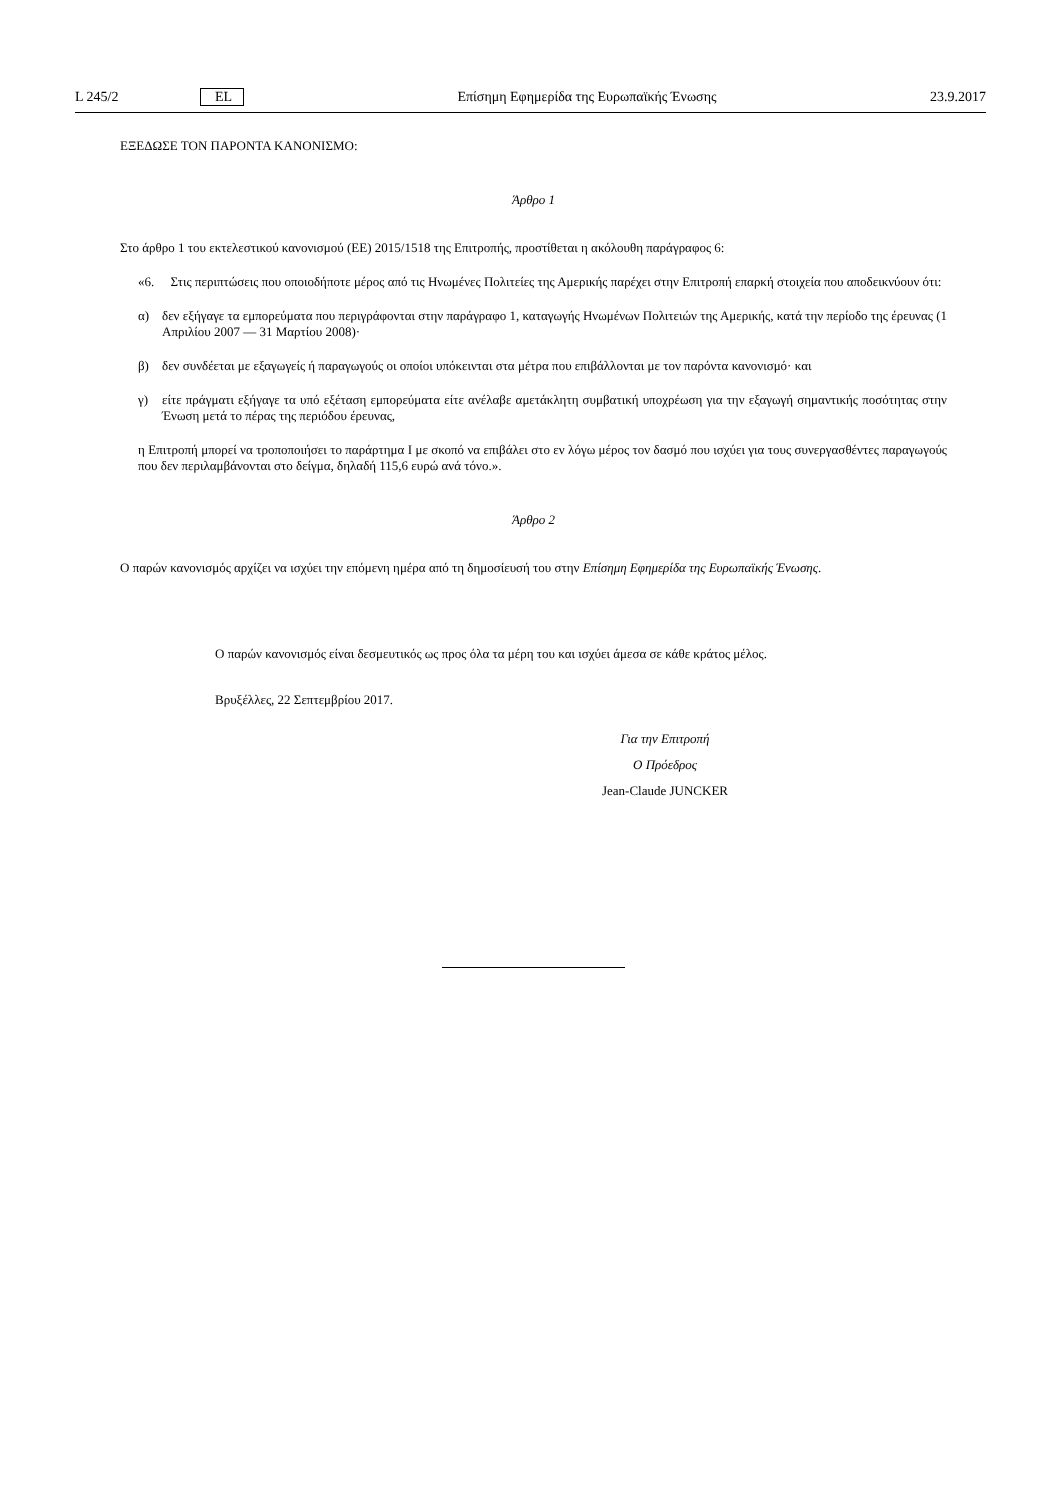L 245/2 EL Επίσημη Εφημερίδα της Ευρωπαϊκής Ένωσης 23.9.2017
ΕΞΕΔΩΣΕ ΤΟΝ ΠΑΡΟΝΤΑ ΚΑΝΟΝΙΣΜΟ:
Άρθρο 1
Στο άρθρο 1 του εκτελεστικού κανονισμού (ΕΕ) 2015/1518 της Επιτροπής, προστίθεται η ακόλουθη παράγραφος 6:
«6. Στις περιπτώσεις που οποιοδήποτε μέρος από τις Ηνωμένες Πολιτείες της Αμερικής παρέχει στην Επιτροπή επαρκή στοιχεία που αποδεικνύουν ότι:
α) δεν εξήγαγε τα εμπορεύματα που περιγράφονται στην παράγραφο 1, καταγωγής Ηνωμένων Πολιτειών της Αμερικής, κατά την περίοδο της έρευνας (1 Απριλίου 2007 — 31 Μαρτίου 2008)·
β) δεν συνδέεται με εξαγωγείς ή παραγωγούς οι οποίοι υπόκεινται στα μέτρα που επιβάλλονται με τον παρόντα κανονισμό· και
γ) είτε πράγματι εξήγαγε τα υπό εξέταση εμπορεύματα είτε ανέλαβε αμετάκλητη συμβατική υποχρέωση για την εξαγωγή σημαντικής ποσότητας στην Ένωση μετά το πέρας της περιόδου έρευνας,
η Επιτροπή μπορεί να τροποποιήσει το παράρτημα I με σκοπό να επιβάλει στο εν λόγω μέρος τον δασμό που ισχύει για τους συνεργασθέντες παραγωγούς που δεν περιλαμβάνονται στο δείγμα, δηλαδή 115,6 ευρώ ανά τόνο.».
Άρθρο 2
Ο παρών κανονισμός αρχίζει να ισχύει την επόμενη ημέρα από τη δημοσίευσή του στην Επίσημη Εφημερίδα της Ευρωπαϊκής Ένωσης.
Ο παρών κανονισμός είναι δεσμευτικός ως προς όλα τα μέρη του και ισχύει άμεσα σε κάθε κράτος μέλος.
Βρυξέλλες, 22 Σεπτεμβρίου 2017.
Για την Επιτροπή
Ο Πρόεδρος
Jean-Claude JUNCKER